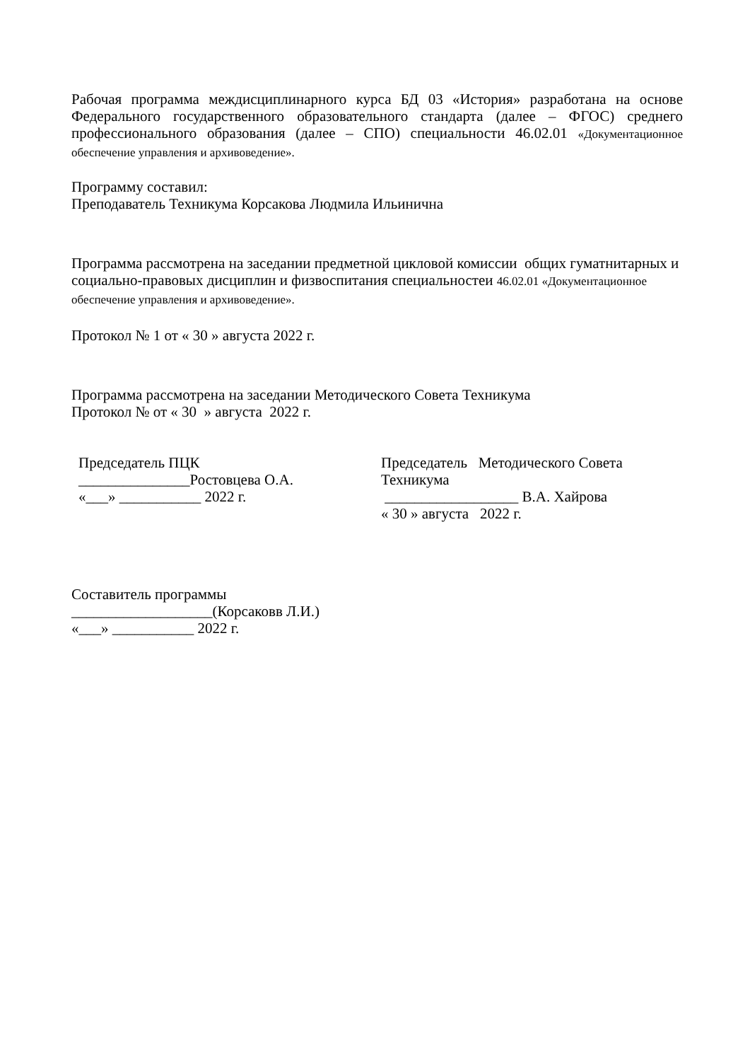Рабочая программа междисциплинарного курса БД 03 «История» разработана на основе Федерального государственного образовательного стандарта (далее – ФГОС) среднего профессионального образования (далее – СПО) специальности 46.02.01 «Документационное обеспечение управления и архивоведение».
Программу составил:
Преподаватель Техникума Корсакова Людмила Ильинична
Программа рассмотрена на заседании предметной цикловой комиссии общих гуматнитарных и социально-правовых дисциплин и физвоспитания специальностеи 46.02.01 «Документационное обеспечение управления и архивоведение».
Протокол № 1 от « 30 » августа 2022 г.
Программа рассмотрена на заседании Методического Совета Техникума
Протокол № от « 30 » августа 2022 г.
Председатель ПЦК
_______________Ростовцева О.А.
«___» ___________ 2022 г.
Председатель Методического Совета Техникума
__________________ В.А. Хайрова
« 30 » августа 2022 г.
Составитель программы
___________________(Корсаковв Л.И.)
«___» ___________ 2022 г.